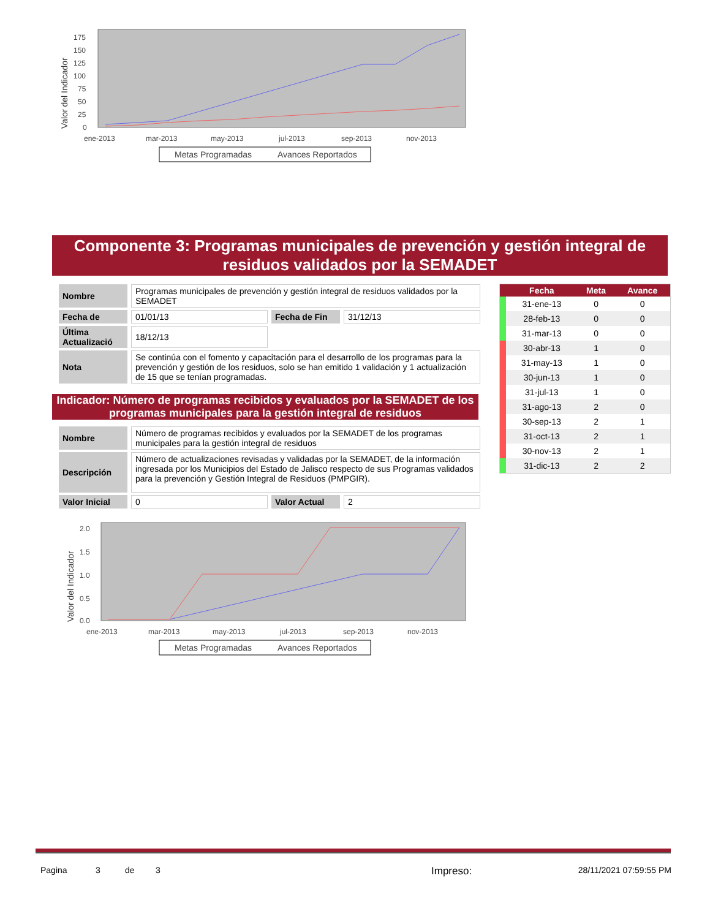Valor del Indicador
175
150
125
100
75
50
25
0
ene-2013
mar-2013
may-2013
jul-2013
sep-2013
nov-2013
Metas Programadas
Avances Reportados
Componente 3: Programas municipales de prevención y gestión integral de residuos validados por la SEMADET
| Nombre | Programas municipales de prevención y gestión integral de residuos validados por la SEMADET | | |
| Fecha de | 01/01/13 | Fecha de Fin | 31/12/13 |
| Última Actualizació | 18/12/13 | | |
| Nota | Se continúa con el fomento y capacitación para el desarrollo de los programas para la prevención y gestión de los residuos, solo se han emitido 1 validación y 1 actualización de 15 que se tenían programadas. | | |
Indicador: Número de programas recibidos y evaluados por la SEMADET de los programas municipales para la gestión integral de residuos
| Nombre | Número de programas recibidos y evaluados por la SEMADET de los programas municipales para la gestión integral de residuos | | |
| Descripción | Número de actualizaciones revisadas y validadas por la SEMADET, de la información ingresada por los Municipios del Estado de Jalisco respecto de sus Programas validados para la prevención y Gestión Integral de Residuos (PMPGIR). | | |
| Valor Inicial | 0 | Valor Actual | 2 |
| | Fecha | Meta | Avance |
| --- | --- | --- | --- |
| | 31-ene-13 | 0 | 0 |
| | 28-feb-13 | 0 | 0 |
| | 31-mar-13 | 0 | 0 |
| | 30-abr-13 | 1 | 0 |
| | 31-may-13 | 1 | 0 |
| | 30-jun-13 | 1 | 0 |
| | 31-jul-13 | 1 | 0 |
| | 31-ago-13 | 2 | 0 |
| | 30-sep-13 | 2 | 1 |
| | 31-oct-13 | 2 | 1 |
| | 30-nov-13 | 2 | 1 |
| | 31-dic-13 | 2 | 2 |
Valor del Indicador
2.0
1.5
1.0
0.5
0.0
ene-2013
mar-2013
may-2013
jul-2013
sep-2013
nov-2013
Metas Programadas
Avances Reportados
Pagina 3 de 3 Impreso: 28/11/2021 07:59:55 PM